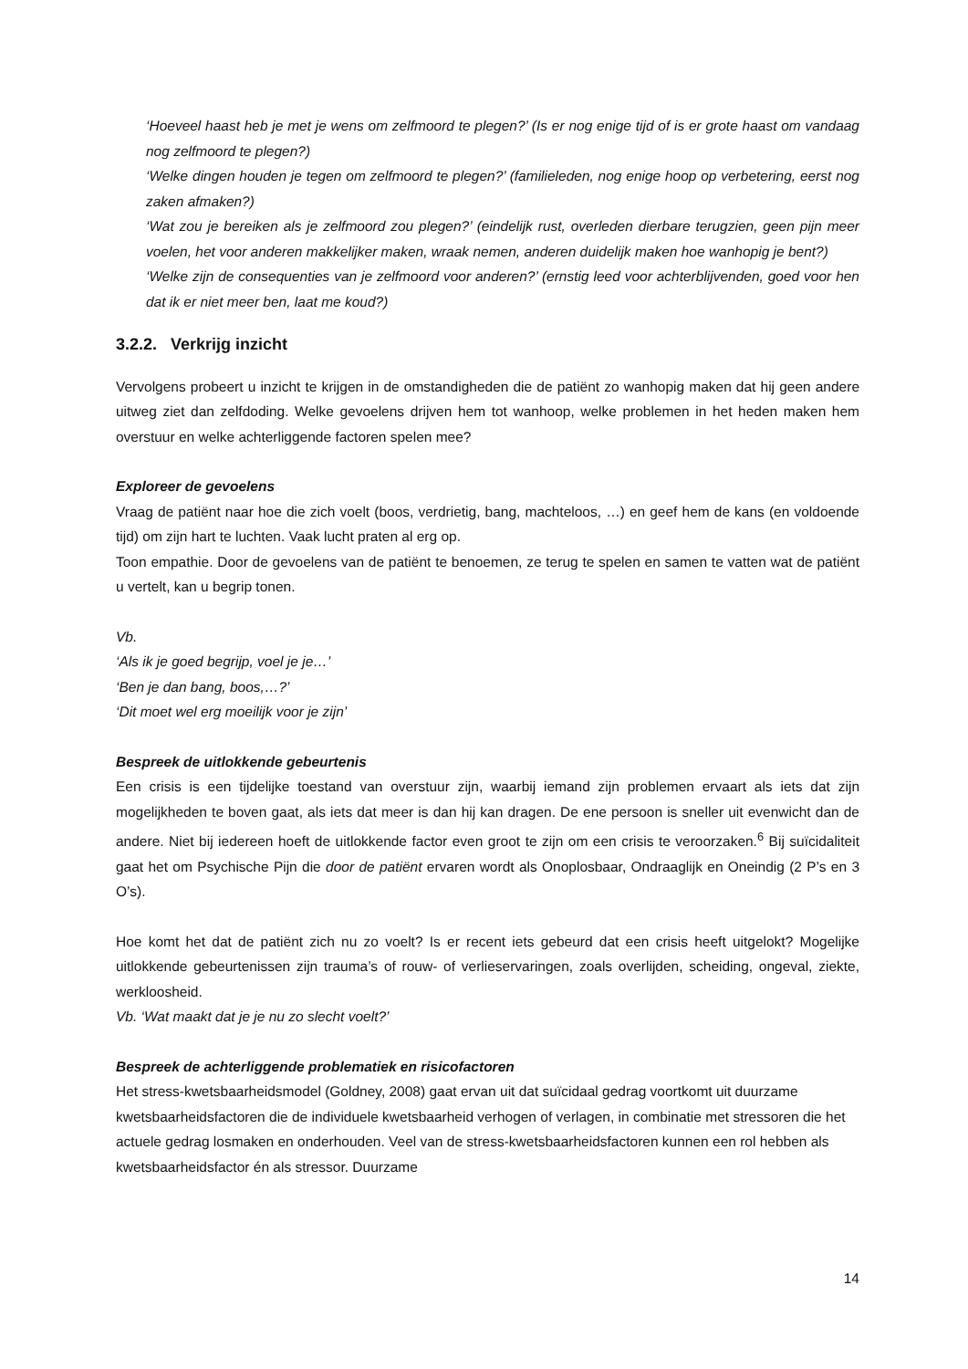‘Hoeveel haast heb je met je wens om zelfmoord te plegen?’ (Is er nog enige tijd of is er grote haast om vandaag nog zelfmoord te plegen?)
‘Welke dingen houden je tegen om zelfmoord te plegen?’ (familieleden, nog enige hoop op verbetering, eerst nog zaken afmaken?)
‘Wat zou je bereiken als je zelfmoord zou plegen?’ (eindelijk rust, overleden dierbare terugzien, geen pijn meer voelen, het voor anderen makkelijker maken, wraak nemen, anderen duidelijk maken hoe wanhopig je bent?)
‘Welke zijn de consequenties van je zelfmoord voor anderen?’ (ernstig leed voor achterblijvenden, goed voor hen dat ik er niet meer ben, laat me koud?)
3.2.2. Verkrijg inzicht
Vervolgens probeert u inzicht te krijgen in de omstandigheden die de patiënt zo wanhopig maken dat hij geen andere uitweg ziet dan zelfdoding. Welke gevoelens drijven hem tot wanhoop, welke problemen in het heden maken hem overstuur en welke achterliggende factoren spelen mee?
Exploreer de gevoelens
Vraag de patiënt naar hoe die zich voelt (boos, verdrietig, bang, machteloos, …) en geef hem de kans (en voldoende tijd) om zijn hart te luchten. Vaak lucht praten al erg op.
Toon empathie. Door de gevoelens van de patiënt te benoemen, ze terug te spelen en samen te vatten wat de patiënt u vertelt, kan u begrip tonen.
Vb.
‘Als ik je goed begrijp, voel je je…’
‘Ben je dan bang, boos,…?’
‘Dit moet wel erg moeilijk voor je zijn’
Bespreek de uitlokkende gebeurtenis
Een crisis is een tijdelijke toestand van overstuur zijn, waarbij iemand zijn problemen ervaart als iets dat zijn mogelijkheden te boven gaat, als iets dat meer is dan hij kan dragen. De ene persoon is sneller uit evenwicht dan de andere. Niet bij iedereen hoeft de uitlokkende factor even groot te zijn om een crisis te veroorzaken.<sup>6</sup> Bij suïcidaliteit gaat het om Psychische Pijn die door de patiënt ervaren wordt als Onoplosbaar, Ondraaglijk en Oneindig (2 P’s en 3 O’s).
Hoe komt het dat de patiënt zich nu zo voelt? Is er recent iets gebeurd dat een crisis heeft uitgelokt? Mogelijke uitlokkende gebeurtenissen zijn trauma’s of rouw- of verlieservaringen, zoals overlijden, scheiding, ongeval, ziekte, werkloosheid.
Vb. ‘Wat maakt dat je je nu zo slecht voelt?’
Bespreek de achterliggende problematiek en risicofactoren
Het stress-kwetsbaarheidsmodel (Goldney, 2008) gaat ervan uit dat suïcidaal gedrag voortkomt uit duurzame kwetsbaarheidsfactoren die de individuele kwetsbaarheid verhogen of verlagen, in combinatie met stressoren die het actuele gedrag losmaken en onderhouden. Veel van de stress-kwetsbaarheidsfactoren kunnen een rol hebben als kwetsbaarheidsfactor én als stressor. Duurzame
14